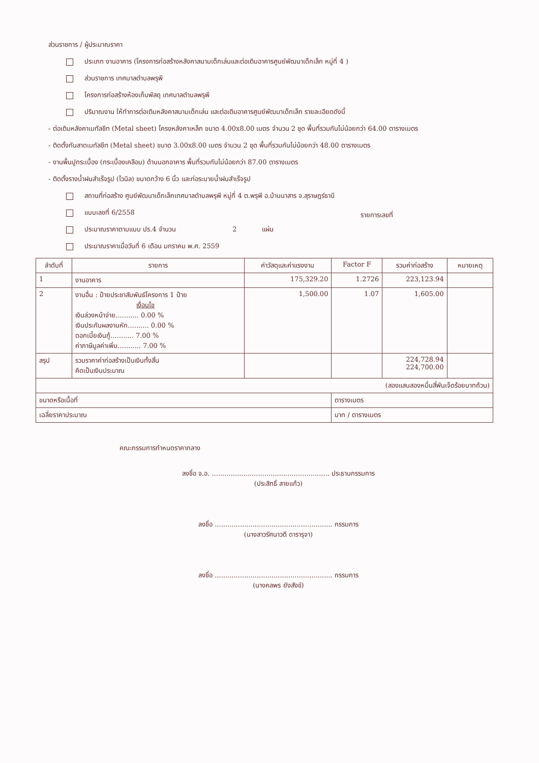ส่วนราชการ / ผู้ประมาณราคา
ประเภท งานอาคาร (โครงการก่อสร้างหลังคาสนามเด็กเล่นและต่อเติมอาคารศูนย์พัฒนาเด็กเล็ก หมู่ที่ 4 )
ส่วนราชการ เทศบาลตำบลพรุพี
โครงการก่อสร้างห้องเก็บพัสดุ เทศบาลตำบลพรุพี
ปริมาณงาน ให้ทำการต่อเติมหลังคาสนามเด็กเล่น และต่อเติมอาคารศูนย์พัฒนาเด็กเล็ก รายละเอียดดังนี้
- ต่อเติมหลังคาเมทัลชีท (Metal sheet) โครงหลังคาเหล็ก ขนาด 4.00x8.00 เมตร จำนวน 2 ชุด พื้นที่รวมกันไม่น้อยกว่า 64.00 ตารางเมตร
- ติดตั้งกันสาดเมทัลชีท (Metal sheet) ขนาด 3.00x8.00 เมตร จำนวน 2 ชุด พื้นที่รวมกันไม่น้อยกว่า 48.00 ตารางเมตร
- งานพื้นปูกระเบื้อง (กระเบื้องเคลือบ) ด้านนอกอาคาร พื้นที่รวมกันไม่น้อยกว่า 87.00 ตารางเมตร
- ติดตั้งรางน้ำฝนสำเร็จรูป (ไวนิล) ขนาดกว้าง 6 นิ้ว และท่อระบายน้ำฝนสำเร็จรูป
สถานที่ก่อสร้าง ศูนย์พัฒนาเด็กเล็กเทศบาลตำบลพรุพี หมู่ที่ 4 ต.พรุพี อ.บ้านนาสาร จ.สุราษฎร์ธานี
แบบเลขที่ 6/2558 รายการเลขที่
ประมาณราคาตามแบบ ปร.4 จำนวน 2 แผ่น
ประมาณราคาเมื่อวันที่ 6 เดือน มกราคม พ.ศ. 2559
| ลำดับที่ | รายการ | ค่าวัสดุและค่าแรงงาน | Factor F | รวมค่าก่อสร้าง | หมายเหตุ |
| --- | --- | --- | --- | --- | --- |
| 1 | งานอาคาร | 175,329.20 | 1.2726 | 223,123.94 | |
| 2 | งานอื่น : ป้ายประชาสัมพันธ์โครงการ 1 ป้าย เงื่อนไข เงินล่วงหน้าจ่าย........... 0.00 % เงินประกันผลงานหัก.......... 0.00 % ดอกเบี้ยเงินกู้........... 7.00 % ค่าภาษีมูลค่าเพิ่ม........... 7.00 % | 1,500.00 | 1.07 | 1,605.00 | |
| สรุป | รวมราคาค่าก่อสร้างเป็นเงินทั้งสิ้น คิดเป็นเงินประมาณ | | | 224,728.94 224,700.00 | |
| (สองแสนสองหมื่นสี่พันเจ็ดร้อยบาทถ้วน) | | | | | |
| ขนาดหรือเนื้อที่ | | | ตารางเมตร | | |
| เฉลี่ยราคาประมาณ | | | บาท / ตารางเมตร | | |
คณะกรรมการกำหนดราคากลาง
ลงชื่อ จ.อ. ........................................................ ประธานกรรมการ
(ประสิทธิ์ สายแก้ว)
ลงชื่อ ........................................................ กรรมการ
(นางสาวรัศนาวดี ดารารุจา)
ลงชื่อ ........................................................ กรรมการ
(นางคลพร ยังสังข์)